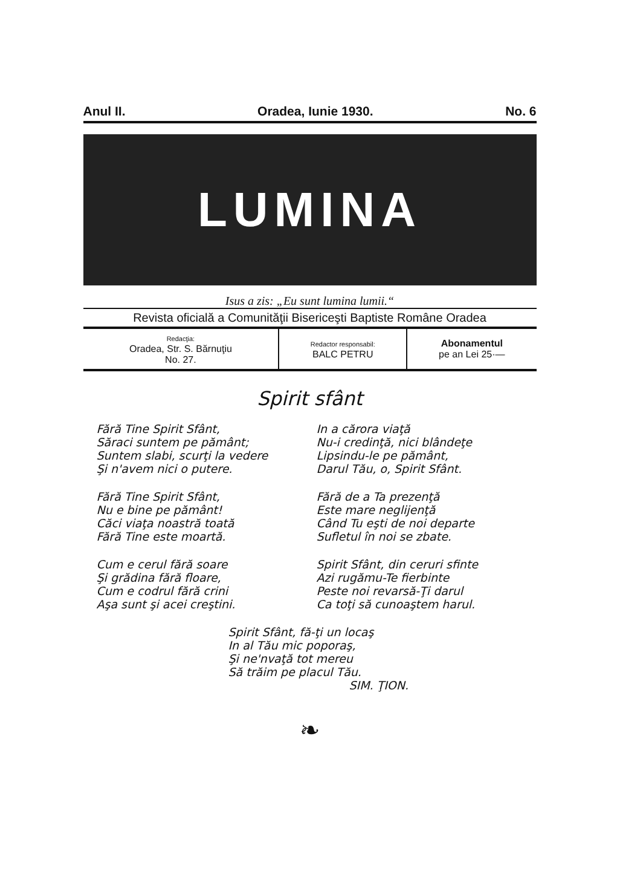Anul II. Oradea, Iunie 1930. No. 6
LUMINA
Isus a zis: „Eu sunt lumina lumii.“
Revista oficială a Comunităţii Bisericeşti Baptiste Române Oradea
| Redacţia: Oradea, Str. S. Bărnuţiu No. 27. | Redactor responsabil: BALC PETRU | Abonamentul pe an Lei 25·— |
Spirit sfânt
Fără Tine Spirit Sfânt,
Săraci suntem pe pământ;
Suntem slabi, scurţi la vedere
Şi n'avem nici o putere.
Fără Tine Spirit Sfânt,
Nu e bine pe pământ!
Căci viaţa noastră toată
Fără Tine este moartă.
Cum e cerul fără soare
Şi grădina fără floare,
Cum e codrul fără crini
Aşa sunt şi acei creştini.
In a cărora viaţă
Nu-i credinţă, nici blândeţe
Lipsindu-le pe pământ,
Darul Tău, o, Spirit Sfânt.
Fără de a Ta prezenţă
Este mare neglijenţă
Când Tu eşti de noi departe
Sufletul în noi se zbate.
Spirit Sfânt, din ceruri sfinte
Azi rugămu-Te fierbinte
Peste noi revarsă-Ţi darul
Ca toţi să cunoaştem harul.
Spirit Sfânt, fă-ţi un locaş
In al Tău mic poporaş,
Şi ne'nvaţă tot mereu
Să trăim pe placul Tău.
SIM. ŢION.
❧